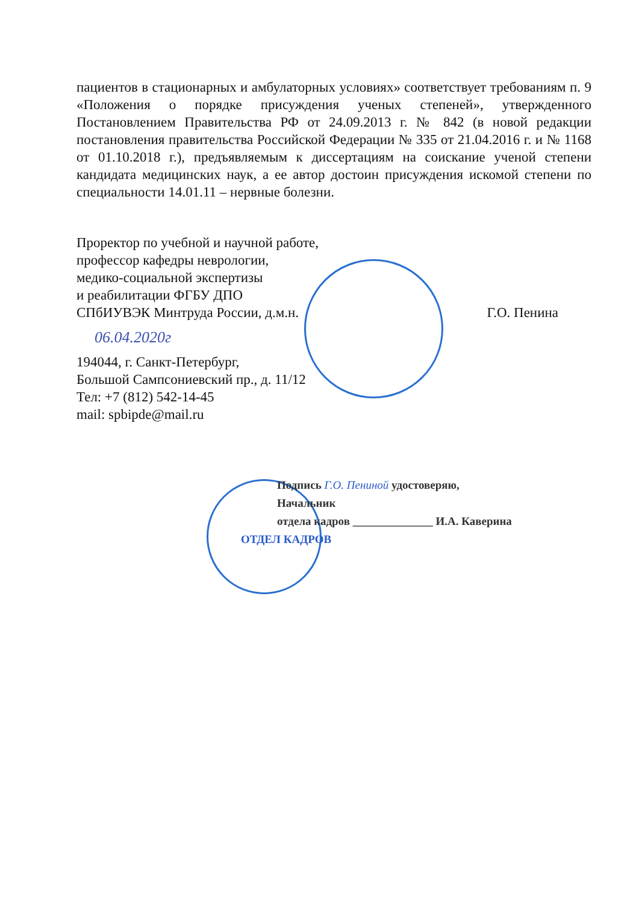пациентов в стационарных и амбулаторных условиях» соответствует требованиям п. 9 «Положения о порядке присуждения ученых степеней», утвержденного Постановлением Правительства РФ от 24.09.2013 г. № 842 (в новой редакции постановления правительства Российской Федерации № 335 от 21.04.2016 г. и № 1168 от 01.10.2018 г.), предъявляемым к диссертациям на соискание ученой степени кандидата медицинских наук, а ее автор достоин присуждения искомой степени по специальности 14.01.11 – нервные болезни.
Проректор по учебной и научной работе,
профессор кафедры неврологии,
медико-социальной экспертизы
и реабилитации ФГБУ ДПО
СПбИУВЭК Минтруда России, д.м.н. Г.О. Пенина
06.04.2020г
194044, г. Санкт-Петербург,
Большой Сампсониевский пр., д. 11/12
Тел: +7 (812) 542-14-45
mail: spbipde@mail.ru
Подпись Г.О. Пениной удостоверяю,
Начальник
отдела кадров ______________ И.А. Каверина
ОТДЕЛ КАДРОВ